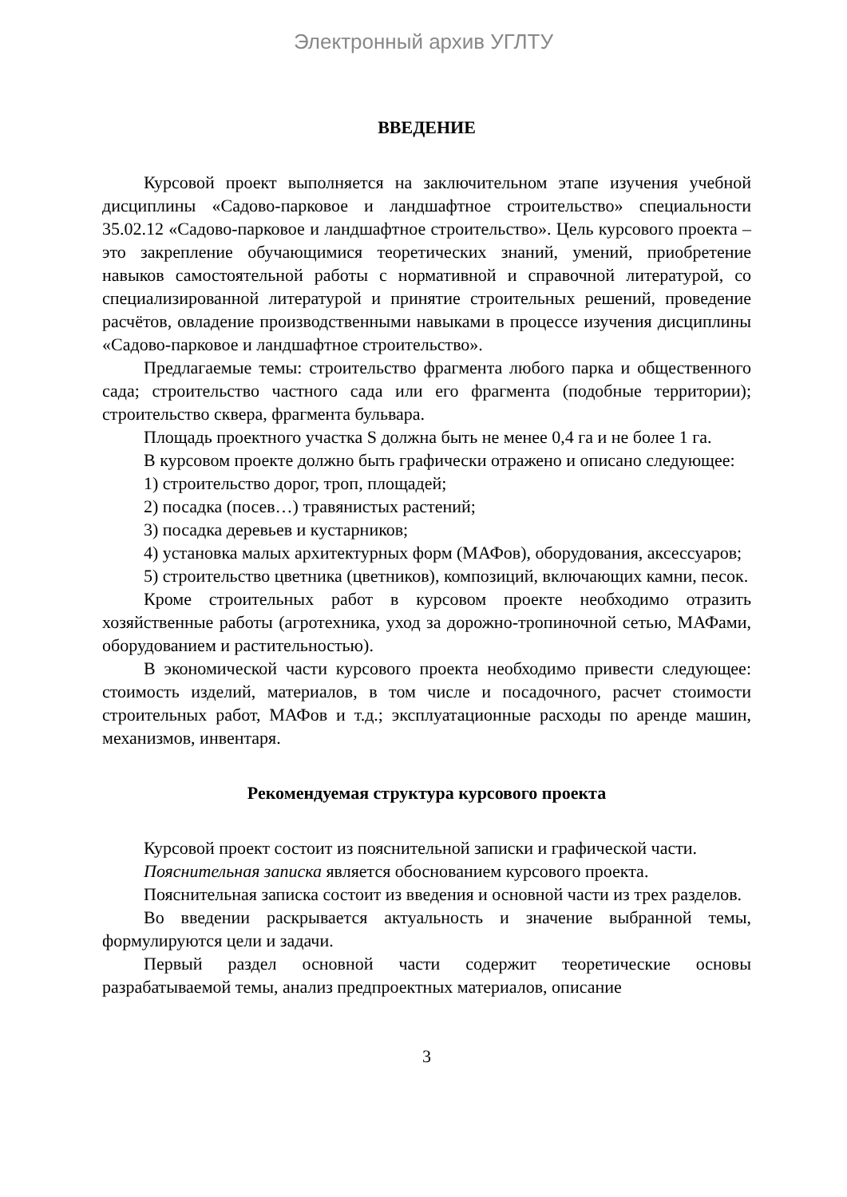Электронный архив УГЛТУ
ВВЕДЕНИЕ
Курсовой проект выполняется на заключительном этапе изучения учебной дисциплины «Садово-парковое и ландшафтное строительство» специальности 35.02.12 «Садово-парковое и ландшафтное строительство». Цель курсового проекта – это закрепление обучающимися теоретических знаний, умений, приобретение навыков самостоятельной работы с нормативной и справочной литературой, со специализированной литературой и принятие строительных решений, проведение расчётов, овладение производственными навыками в процессе изучения дисциплины «Садово-парковое и ландшафтное строительство».
Предлагаемые темы: строительство фрагмента любого парка и общественного сада; строительство частного сада или его фрагмента (подобные территории); строительство сквера, фрагмента бульвара.
Площадь проектного участка S должна быть не менее 0,4 га и не более 1 га.
В курсовом проекте должно быть графически отражено и описано следующее:
1) строительство дорог, троп, площадей;
2) посадка (посев…) травянистых растений;
3) посадка деревьев и кустарников;
4) установка малых архитектурных форм (МАФов), оборудования, аксессуаров;
5) строительство цветника (цветников), композиций, включающих камни, песок.
Кроме строительных работ в курсовом проекте необходимо отразить хозяйственные работы (агротехника, уход за дорожно-тропиночной сетью, МАФами, оборудованием и растительностью).
В экономической части курсового проекта необходимо привести следующее: стоимость изделий, материалов, в том числе и посадочного, расчет стоимости строительных работ, МАФов и т.д.; эксплуатационные расходы по аренде машин, механизмов, инвентаря.
Рекомендуемая структура курсового проекта
Курсовой проект состоит из пояснительной записки и графической части.
Пояснительная записка является обоснованием курсового проекта.
Пояснительная записка состоит из введения и основной части из трех разделов.
Во введении раскрывается актуальность и значение выбранной темы, формулируются цели и задачи.
Первый раздел основной части содержит теоретические основы разрабатываемой темы, анализ предпроектных материалов, описание
3